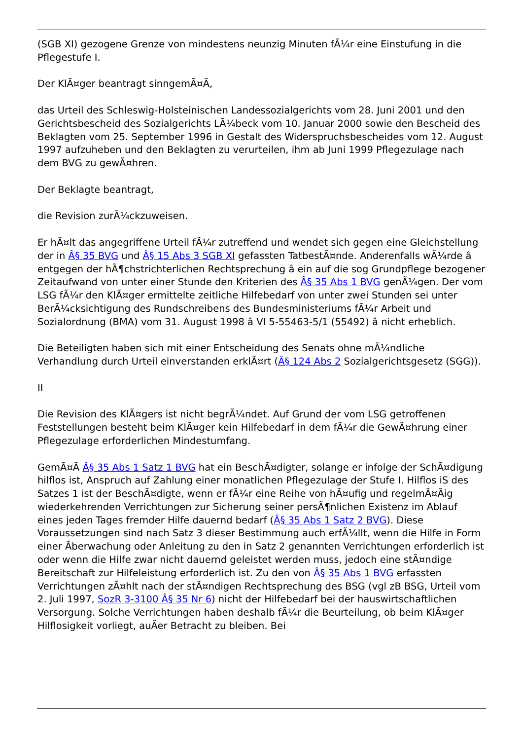(SGB XI) gezogene Grenze von mindestens neunzig Minuten fÃ¼r eine Einstufung in die Pflegestufe I.
Der KlÃ¤ger beantragt sinngemÃ¤Ã,
das Urteil des Schleswig-Holsteinischen Landessozialgerichts vom 28. Juni 2001 und den Gerichtsbescheid des Sozialgerichts LÃ¼beck vom 10. Januar 2000 sowie den Bescheid des Beklagten vom 25. September 1996 in Gestalt des Widerspruchsbescheides vom 12. August 1997 aufzuheben und den Beklagten zu verurteilen, ihm ab Juni 1999 Pflegezulage nach dem BVG zu gewÃ¤hren.
Der Beklagte beantragt,
die Revision zurÃ¼ckzuweisen.
Er hÃ¤lt das angegriffene Urteil fÃ¼r zutreffend und wendet sich gegen eine Gleichstellung der in Â§ 35 BVG und Â§ 15 Abs 3 SGB XI gefassten TatbestÃ¤nde. Anderenfalls wÃ¼rde â entgegen der hÃ¶chstrichterlichen Rechtsprechung â ein auf die sog Grundpflege bezogener Zeitaufwand von unter einer Stunde den Kriterien des Â§ 35 Abs 1 BVG genÃ¼gen. Der vom LSG fÃ¼r den KlÃ¤ger ermittelte zeitliche Hilfebedarf von unter zwei Stunden sei unter BerÃ¼cksichtigung des Rundschreibens des Bundesministeriums fÃ¼r Arbeit und Sozialordnung (BMA) vom 31. August 1998 â VI 5-55463-5/1 (55492) â nicht erheblich.
Die Beteiligten haben sich mit einer Entscheidung des Senats ohne mÃ¼ndliche Verhandlung durch Urteil einverstanden erklÃ¤rt (Â§ 124 Abs 2 Sozialgerichtsgesetz (SGG)).
II
Die Revision des KlÃ¤gers ist nicht begrÃ¼ndet. Auf Grund der vom LSG getroffenen Feststellungen besteht beim KlÃ¤ger kein Hilfebedarf in dem fÃ¼r die GewÃ¤hrung einer Pflegezulage erforderlichen Mindestumfang.
GemÃ¤Ã Â§ 35 Abs 1 Satz 1 BVG hat ein BeschÃ¤digter, solange er infolge der SchÃ¤digung hilflos ist, Anspruch auf Zahlung einer monatlichen Pflegezulage der Stufe I. Hilflos iS des Satzes 1 ist der BeschÃ¤digte, wenn er fÃ¼r eine Reihe von hÃ¤ufig und regelmÃ¤Ãig wiederkehrenden Verrichtungen zur Sicherung seiner persÃ¶nlichen Existenz im Ablauf eines jeden Tages fremder Hilfe dauernd bedarf (Â§ 35 Abs 1 Satz 2 BVG). Diese Voraussetzungen sind nach Satz 3 dieser Bestimmung auch erfÃ¼llt, wenn die Hilfe in Form einer Ãberwachung oder Anleitung zu den in Satz 2 genannten Verrichtungen erforderlich ist oder wenn die Hilfe zwar nicht dauernd geleistet werden muss, jedoch eine stÃ¤ndige Bereitschaft zur Hilfeleistung erforderlich ist. Zu den von Â§ 35 Abs 1 BVG erfassten Verrichtungen zÃ¤hlt nach der stÃ¤ndigen Rechtsprechung des BSG (vgl zB BSG, Urteil vom 2. Juli 1997, SozR 3-3100 Â§ 35 Nr 6) nicht der Hilfebedarf bei der hauswirtschaftlichen Versorgung. Solche Verrichtungen haben deshalb fÃ¼r die Beurteilung, ob beim KlÃ¤ger Hilflosigkeit vorliegt, auÃer Betracht zu bleiben. Bei